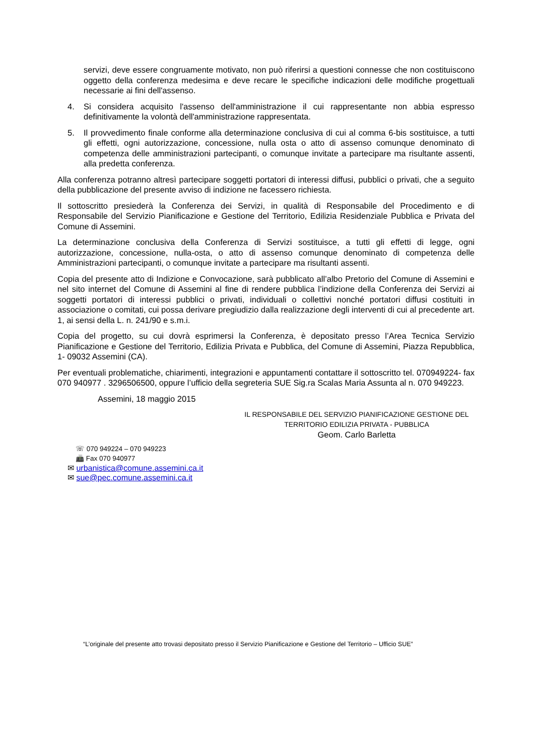servizi, deve essere congruamente motivato, non può riferirsi a questioni connesse che non costituiscono oggetto della conferenza medesima e deve recare le specifiche indicazioni delle modifiche progettuali necessarie ai fini dell'assenso.
4. Si considera acquisito l'assenso dell'amministrazione il cui rappresentante non abbia espresso definitivamente la volontà dell'amministrazione rappresentata.
5. Il provvedimento finale conforme alla determinazione conclusiva di cui al comma 6-bis sostituisce, a tutti gli effetti, ogni autorizzazione, concessione, nulla osta o atto di assenso comunque denominato di competenza delle amministrazioni partecipanti, o comunque invitate a partecipare ma risultante assenti, alla predetta conferenza.
Alla conferenza potranno altresì partecipare soggetti portatori di interessi diffusi, pubblici o privati, che a seguito della pubblicazione del presente avviso di indizione ne facessero richiesta.
Il sottoscritto presiederà la Conferenza dei Servizi, in qualità di Responsabile del Procedimento e di Responsabile del Servizio Pianificazione e Gestione del Territorio, Edilizia Residenziale Pubblica e Privata del Comune di Assemini.
La determinazione conclusiva della Conferenza di Servizi sostituisce, a tutti gli effetti di legge, ogni autorizzazione, concessione, nulla-osta, o atto di assenso comunque denominato di competenza delle Amministrazioni partecipanti, o comunque invitate a partecipare ma risultanti assenti.
Copia del presente atto di Indizione e Convocazione, sarà pubblicato all’albo Pretorio del Comune di Assemini e nel sito internet del Comune di Assemini al fine di rendere pubblica l’indizione della Conferenza dei Servizi ai soggetti portatori di interessi pubblici o privati, individuali o collettivi nonché portatori diffusi costituiti in associazione o comitati, cui possa derivare pregiudizio dalla realizzazione degli interventi di cui al precedente art. 1, ai sensi della L. n. 241/90 e s.m.i.
Copia del progetto, su cui dovrà esprimersi la Conferenza, è depositato presso l’Area Tecnica Servizio Pianificazione e Gestione del Territorio, Edilizia Privata e Pubblica, del Comune di Assemini, Piazza Repubblica, 1- 09032 Assemini (CA).
Per eventuali problematiche, chiarimenti, integrazioni e appuntamenti contattare il sottoscritto tel. 070949224- fax 070 940977 . 3296506500, oppure l’ufficio della segreteria SUE Sig.ra Scalas Maria Assunta al n. 070 949223.
Assemini, 18 maggio 2015
IL RESPONSABILE DEL SERVIZIO PIANIFICAZIONE GESTIONE DEL
TERRITORIO EDILIZIA PRIVATA - PUBBLICA
Geom. Carlo Barletta
☏ 070 949224 – 070 949223
📠 Fax 070 940977
✉ urbanistica@comune.assemini.ca.it
✉ sue@pec.comune.assemini.ca.it
“L’originale del presente atto trovasi depositato presso il Servizio Pianificazione e Gestione del Territorio – Ufficio SUE”